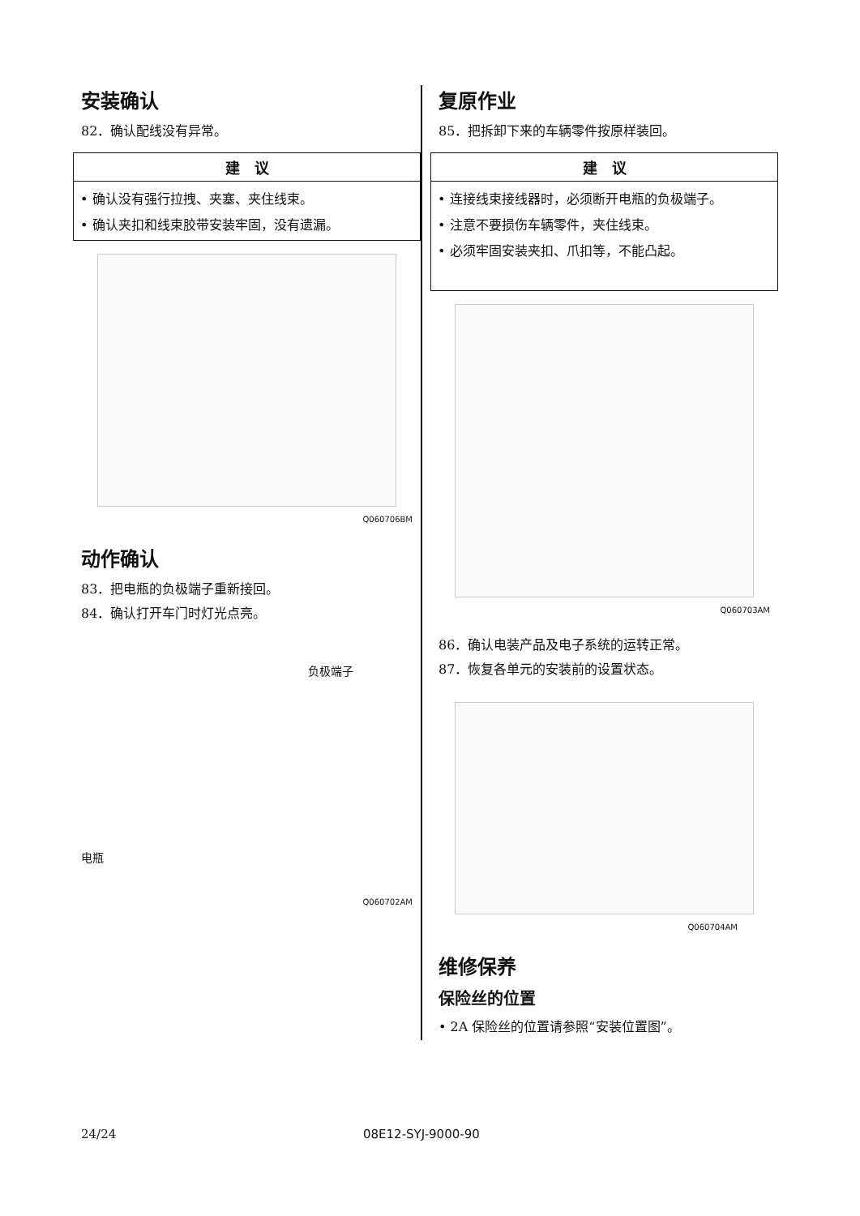安装确认
82．确认配线没有异常。
建　议
• 确认没有强行拉拽、夹塞、夹住线束。
• 确认夹扣和线束胶带安装牢固，没有遗漏。
Q060706BM
动作确认
83．把电瓶的负极端子重新接回。
84．确认打开车门时灯光点亮。
负极端子
电瓶
Q060702AM
复原作业
85．把拆卸下来的车辆零件按原样装回。
建　议
• 连接线束接线器时，必须断开电瓶的负极端子。
• 注意不要损伤车辆零件，夹住线束。
• 必须牢固安装夹扣、爪扣等，不能凸起。
Q060703AM
86．确认电装产品及电子系统的运转正常。
87．恢复各单元的安装前的设置状态。
Q060704AM
维修保养
保险丝的位置
• 2A 保险丝的位置请参照“安装位置图”。
24/24 08E12-SYJ-9000-90